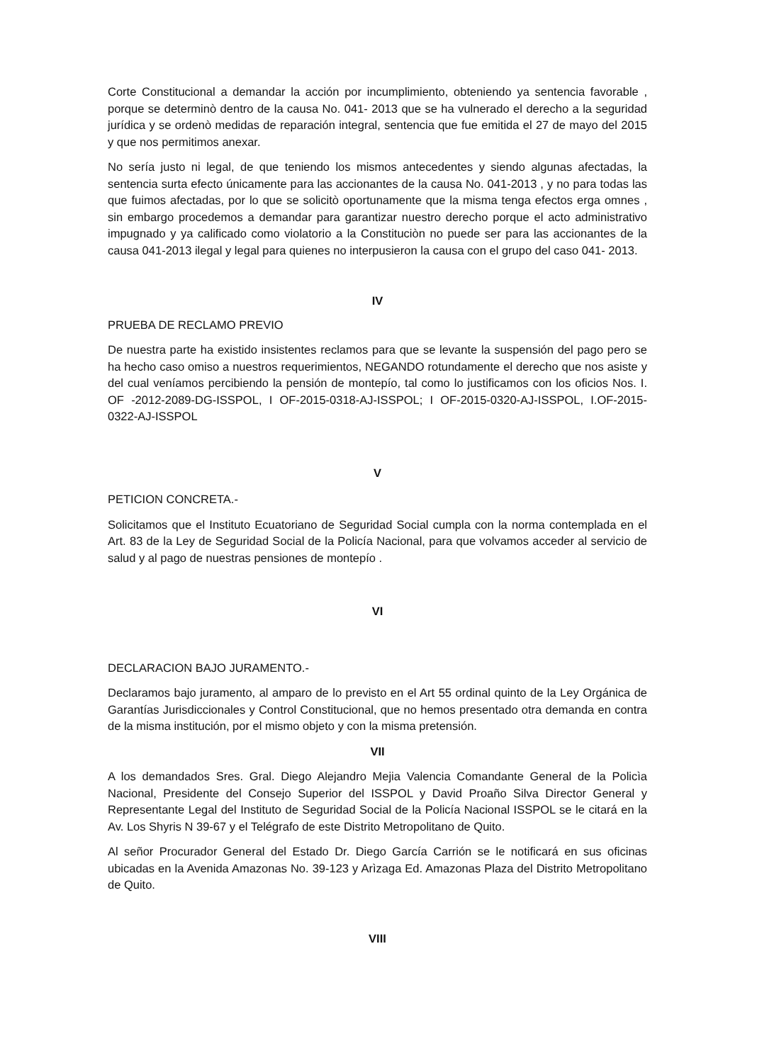Corte Constitucional a demandar la acción por incumplimiento, obteniendo ya sentencia favorable , porque se determinò dentro de la causa No. 041- 2013 que se ha vulnerado el derecho a la seguridad jurídica y se ordenò medidas de reparación integral, sentencia que fue emitida el 27 de mayo del 2015 y que nos permitimos anexar.
No sería justo ni legal, de que teniendo los mismos antecedentes y siendo algunas afectadas, la sentencia surta efecto únicamente para las accionantes de la causa No. 041-2013 , y no para todas las que fuimos afectadas, por lo que se solicitò oportunamente que la misma tenga efectos erga omnes , sin embargo procedemos a demandar para garantizar nuestro derecho porque el acto administrativo impugnado y ya calificado como violatorio a la Constituciòn no puede ser para las accionantes de la causa 041-2013 ilegal y legal para quienes no interpusieron la causa con el grupo del caso 041- 2013.
IV
PRUEBA DE RECLAMO PREVIO
De nuestra parte ha existido insistentes reclamos para que se levante la suspensión del pago pero se ha hecho caso omiso a nuestros requerimientos, NEGANDO rotundamente el derecho que nos asiste y del cual veníamos percibiendo la pensión de montepío, tal como lo justificamos con los oficios Nos. I. OF -2012-2089-DG-ISSPOL, I OF-2015-0318-AJ-ISSPOL; I OF-2015-0320-AJ-ISSPOL, I.OF-2015-0322-AJ-ISSPOL
V
PETICION CONCRETA.-
Solicitamos que el Instituto Ecuatoriano de Seguridad Social cumpla con la norma contemplada en el Art. 83 de la Ley de Seguridad Social de la Policía Nacional, para que volvamos acceder al servicio de salud y al pago de nuestras pensiones de montepío .
VI
DECLARACION BAJO JURAMENTO.-
Declaramos bajo juramento, al amparo de lo previsto en el Art 55 ordinal quinto de la Ley Orgánica de Garantías Jurisdiccionales y Control Constitucional, que no hemos presentado otra demanda en contra de la misma institución, por el mismo objeto y con la misma pretensión.
VII
A los demandados Sres. Gral. Diego Alejandro Mejia Valencia Comandante General de la Policìa Nacional, Presidente del Consejo Superior del ISSPOL y David Proaño Silva Director General y Representante Legal del Instituto de Seguridad Social de la Policía Nacional ISSPOL se le citará en la Av. Los Shyris N 39-67 y el Telégrafo de este Distrito Metropolitano de Quito.
Al señor Procurador General del Estado Dr. Diego García Carrión se le notificará en sus oficinas ubicadas en la Avenida Amazonas No. 39-123 y Arìzaga Ed. Amazonas Plaza del Distrito Metropolitano de Quito.
VIII